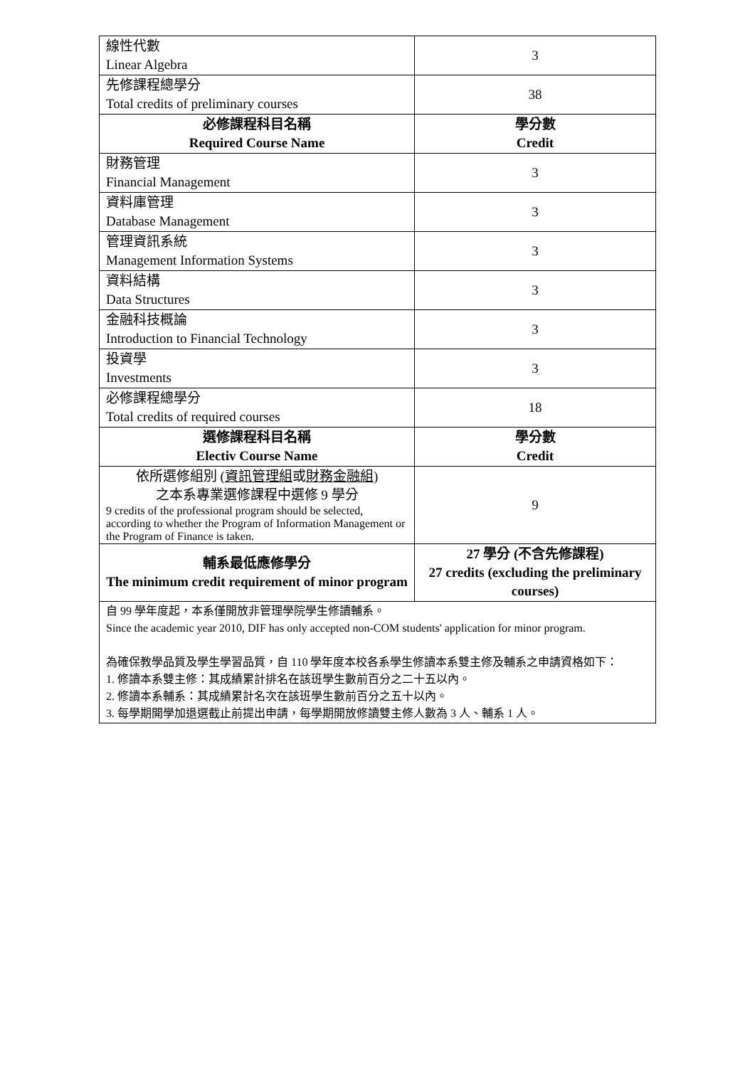| 線性代數 Linear Algebra | 3 |
| 先修課程總學分 Total credits of preliminary courses | 38 |
| 必修課程科目名稱 Required Course Name | 學分數 Credit |
| 財務管理 Financial Management | 3 |
| 資料庫管理 Database Management | 3 |
| 管理資訊系統 Management Information Systems | 3 |
| 資料結構 Data Structures | 3 |
| 金融科技概論 Introduction to Financial Technology | 3 |
| 投資學 Investments | 3 |
| 必修課程總學分 Total credits of required courses | 18 |
| 選修課程科目名稱 Electiv Course Name | 學分數 Credit |
| 依所選修組別 ( 資訊管理組 或 財務金融組 ) 之本系專業選修課程中選修 9 學分 9 credits of the professional program should be selected, according to whether the Program of Information Management or the Program of Finance is taken. | 9 |
| 輔系最低應修學分 The minimum credit requirement of minor program | 27 學分 (不含先修課程) 27 credits (excluding the preliminary courses) |
| 自 99 學年度起，本系僅開放非管理學院學生修讀輔系。 Since the academic year 2010, DIF has only accepted non-COM students' application for minor program. 為確保教學品質及學生學習品質，自 110 學年度本校各系學生修讀本系雙主修及輔系之申請資格如下： 1. 修讀本系雙主修：其成績累計排名在該班學生數前百分之二十五以內。 2. 修讀本系輔系：其成績累計名次在該班學生數前百分之五十以內。 3. 每學期開學加退選截止前提出申請，每學期開放修讀雙主修人數為 3 人、輔系 1 人。 | |